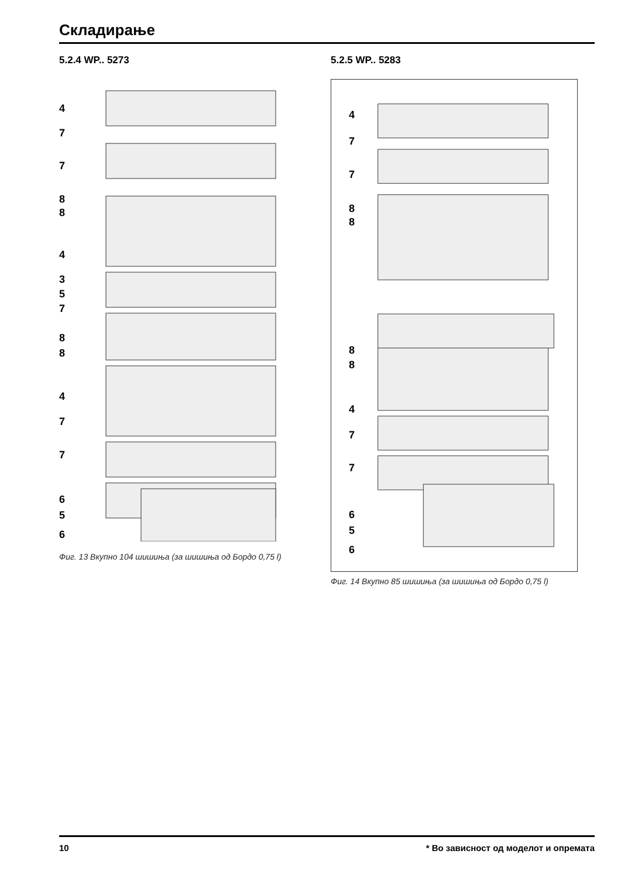Складирање
5.2.4 WP.. 5273
4
7
7
8
8
4
3
5
7
8
8
4
7
7
6
5
6
Фиг. 13 Вкупно 104 шишиња (за шишиња од Бордо 0,75 l)
5.2.5 WP.. 5283
4
7
7
8
8
8
8
4
7
7
6
5
6
Фиг. 14 Вкупно 85 шишиња (за шишиња од Бордо 0,75 l)
10
* Во зависност од моделот и опремата